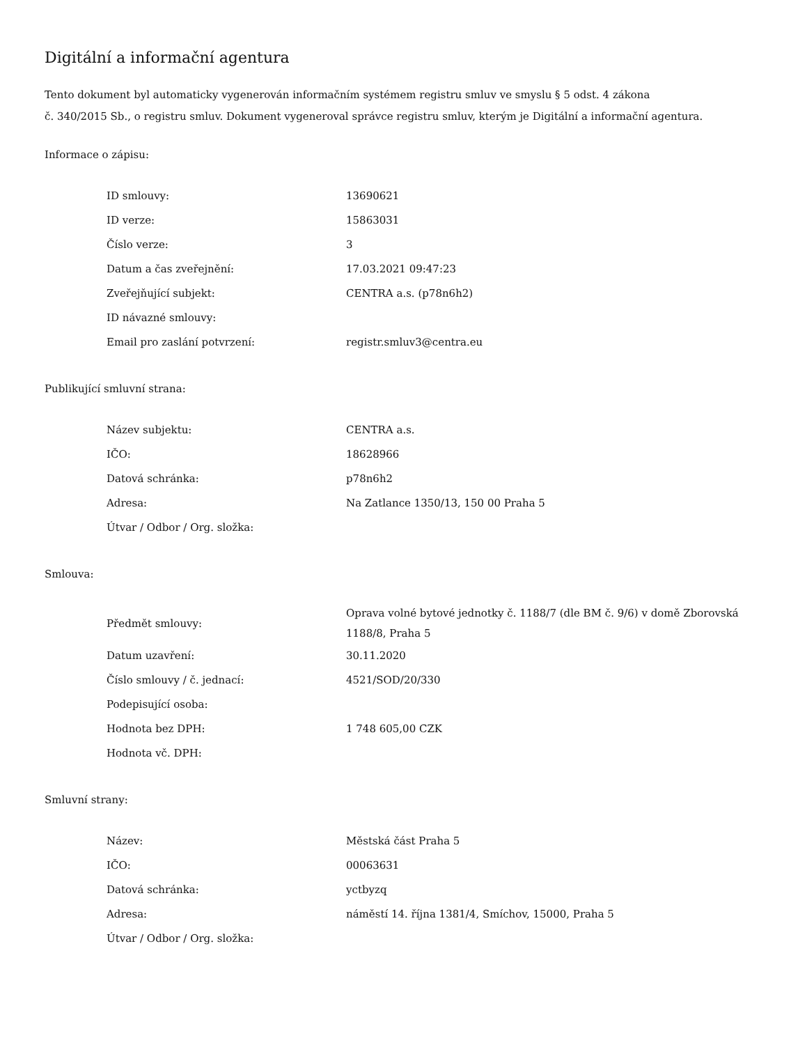Digitální a informační agentura
Tento dokument byl automaticky vygenerován informačním systémem registru smluv ve smyslu § 5 odst. 4 zákona
č. 340/2015 Sb., o registru smluv. Dokument vygeneroval správce registru smluv, kterým je Digitální a informační agentura.
Informace o zápisu:
| ID smlouvy: | 13690621 |
| ID verze: | 15863031 |
| Číslo verze: | 3 |
| Datum a čas zveřejnění: | 17.03.2021 09:47:23 |
| Zveřejňující subjekt: | CENTRA a.s. (p78n6h2) |
| ID návazné smlouvy: | |
| Email pro zaslání potvrzení: | registr.smluv3@centra.eu |
Publikující smluvní strana:
| Název subjektu: | CENTRA a.s. |
| IČO: | 18628966 |
| Datová schránka: | p78n6h2 |
| Adresa: | Na Zatlance 1350/13, 150 00 Praha 5 |
| Útvar / Odbor / Org. složka: | |
Smlouva:
| Předmět smlouvy: | Oprava volné bytové jednotky č. 1188/7 (dle BM č. 9/6) v domě Zborovská 1188/8, Praha 5 |
| Datum uzavření: | 30.11.2020 |
| Číslo smlouvy / č. jednací: | 4521/SOD/20/330 |
| Podepisující osoba: | |
| Hodnota bez DPH: | 1 748 605,00 CZK |
| Hodnota vč. DPH: | |
Smluvní strany:
| Název: | Městská část Praha 5 |
| IČO: | 00063631 |
| Datová schránka: | yctbyzq |
| Adresa: | náměstí 14. října 1381/4, Smíchov, 15000, Praha 5 |
| Útvar / Odbor / Org. složka: | |